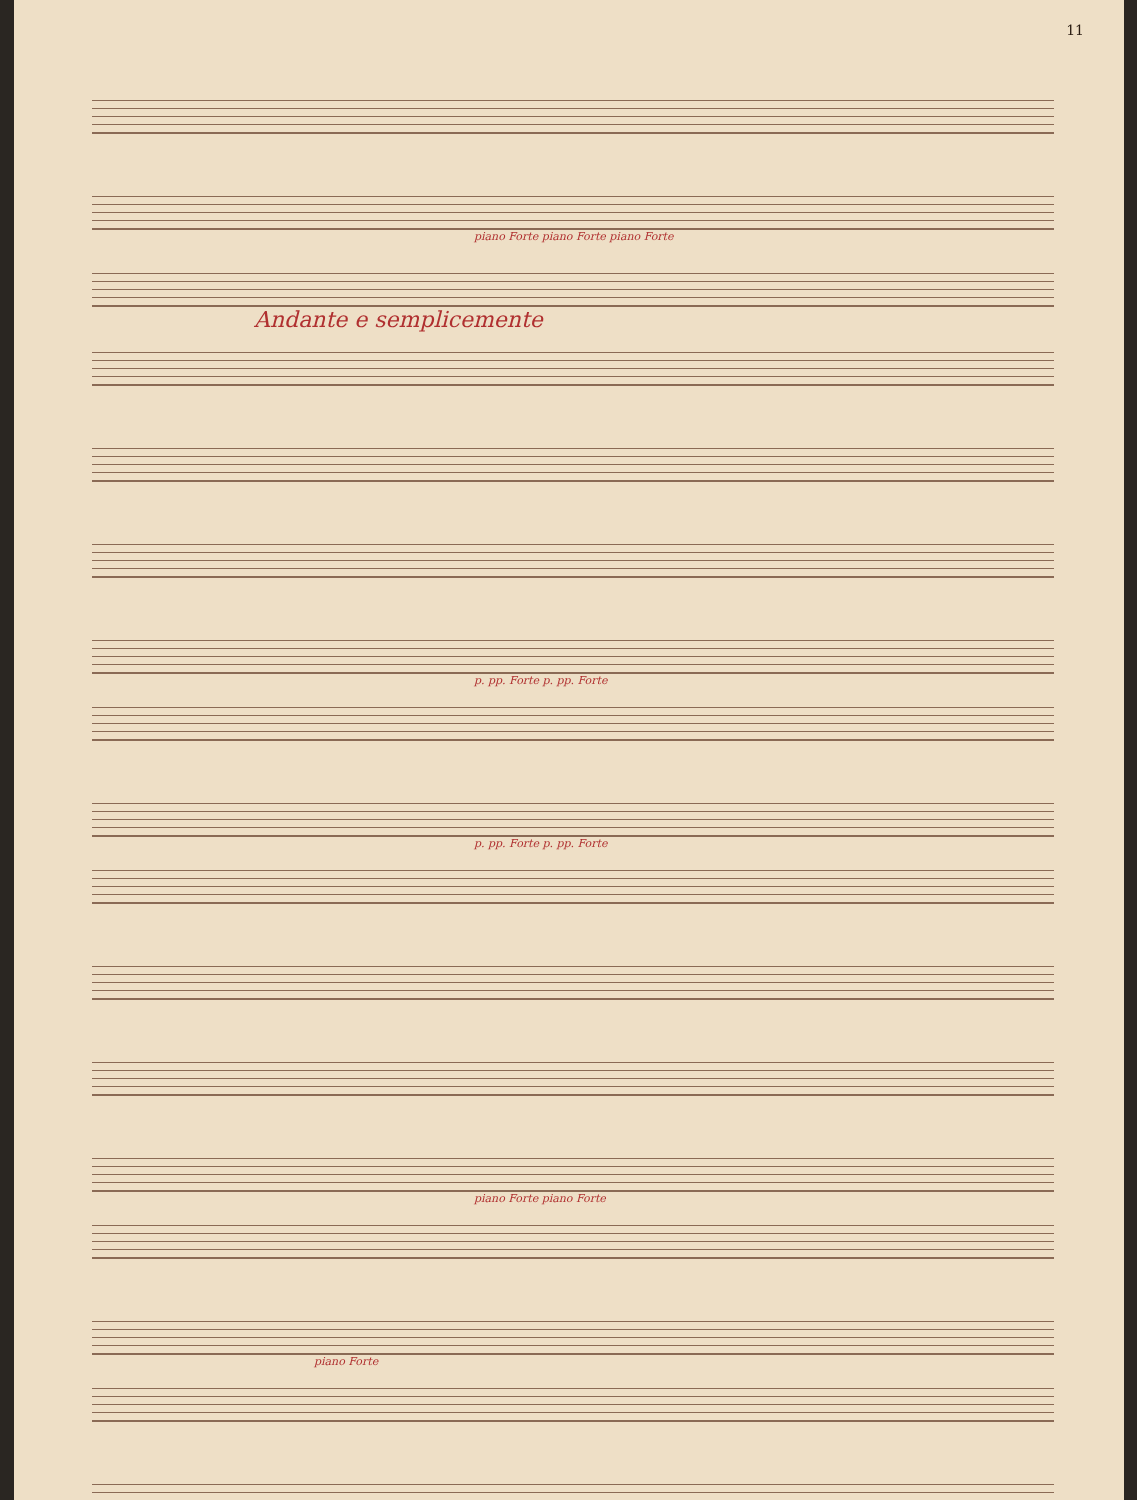11
piano Forte piano Forte piano Forte
Andante e semplicemente
p. pp. Forte p. pp. Forte
p. pp. Forte p. pp. Forte
piano Forte piano Forte
piano Forte